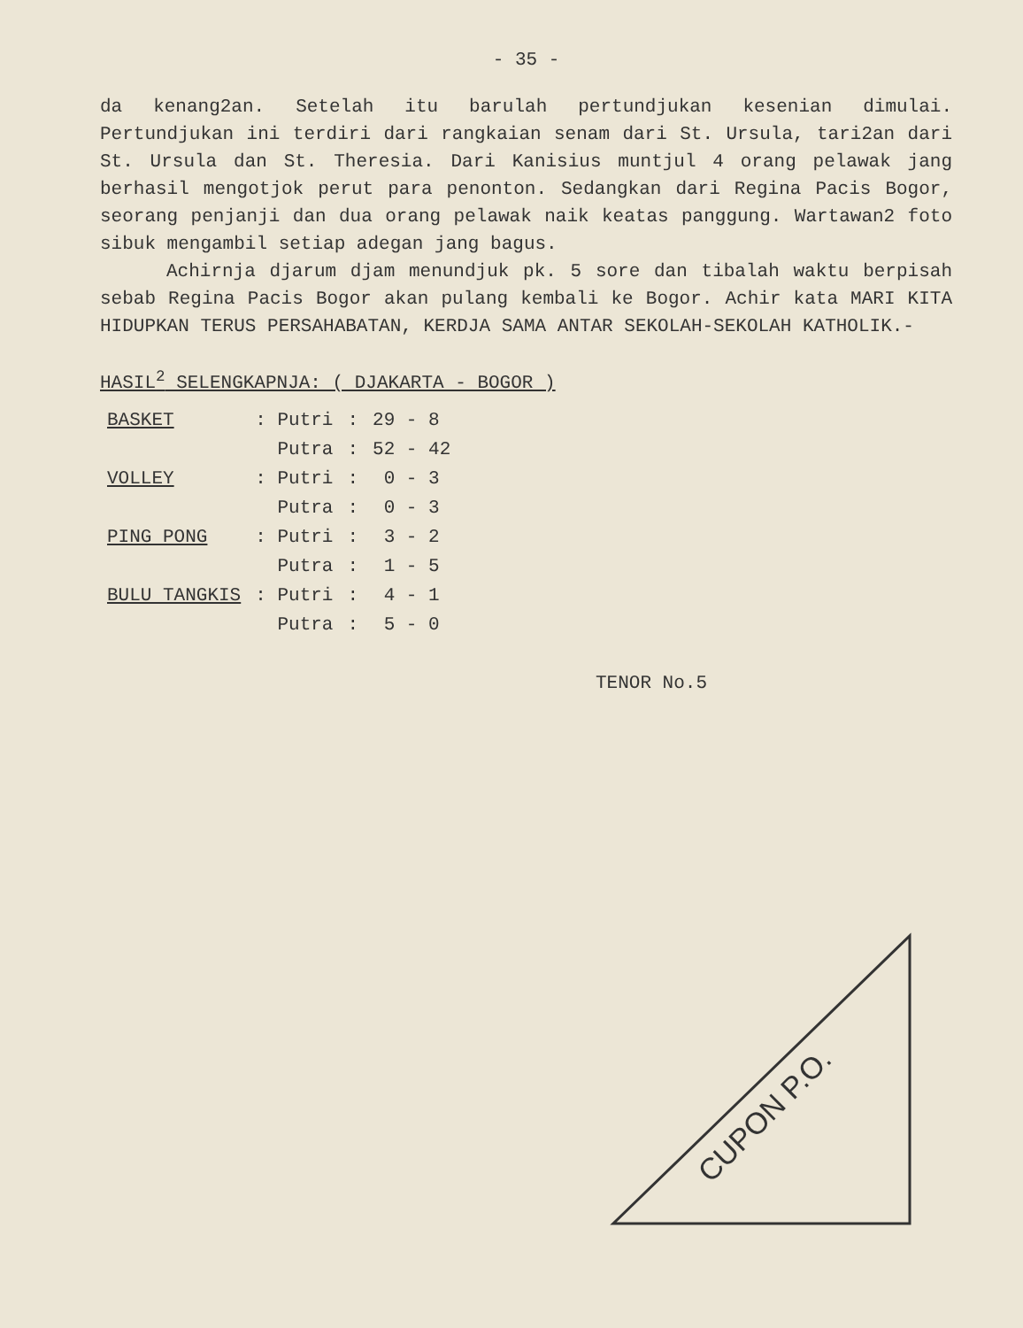- 35 -
da kenang2an. Setelah itu barulah pertundjukan kesenian dimulai. Pertundjukan ini terdiri dari rangkaian senam dari St. Ursula, tari2an dari St. Ursula dan St. Theresia. Dari Kanisius muntjul 4 orang pelawak jang berhasil mengotjok perut para penonton. Sedangkan dari Regina Pacis Bogor, seorang penjanji dan dua orang pelawak naik keatas panggung. Wartawan2 foto sibuk mengambil setiap adegan jang bagus.
Achirnja djarum djam menundjuk pk. 5 sore dan tibalah waktu berpisah sebab Regina Pacis Bogor akan pulang kembali ke Bogor. Achir kata MARI KITA HIDUPKAN TERUS PERSAHABATAN, KERDJA SAMA ANTAR SEKOLAH-SEKOLAH KATHOLIK.-
HASIL<sup>2</sup> SELENGKAPNJA: ( DJAKARTA - BOGOR )
| BASKET | : Putri | : | 29 - 8 |
| | Putra | : | 52 - 42 |
| VOLLEY | : Putri | : | 0 - 3 |
| | Putra | : | 0 - 3 |
| PING PONG | : Putri | : | 3 - 2 |
| | Putra | : | 1 - 5 |
| BULU TANGKIS | : Putri | : | 4 - 1 |
| | Putra | : | 5 - 0 |
TENOR No.5
CUPON P.O.